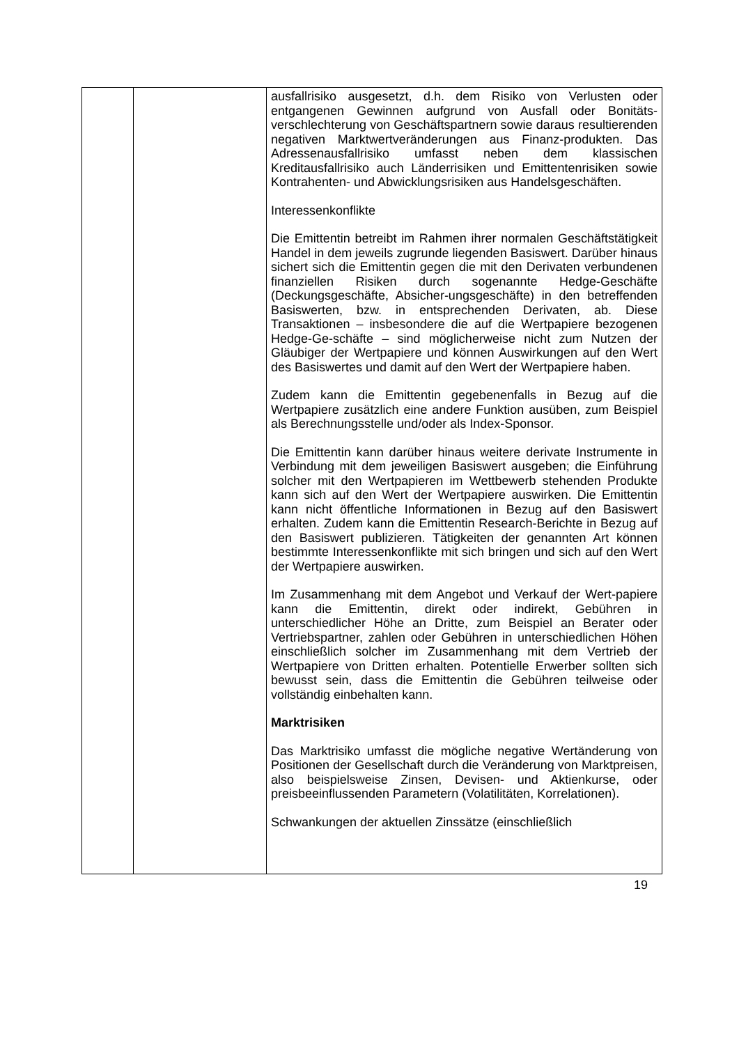| | | ausfallrisiko ausgesetzt, d.h. dem Risiko von Verlusten oder entgangenen Gewinnen aufgrund von Ausfall oder Bonitäts-verschlechterung von Geschäftspartnern sowie daraus resultierenden negativen Marktwertveränderungen aus Finanz-produkten. Das Adressenausfallrisiko umfasst neben dem klassischen Kreditausfallrisiko auch Länderrisiken und Emittentenrisiken sowie Kontrahenten- und Abwicklungsrisiken aus Handelsgeschäften. Interessenkonflikte Die Emittentin betreibt im Rahmen ihrer normalen Geschäftstätigkeit Handel in dem jeweils zugrunde liegenden Basiswert. Darüber hinaus sichert sich die Emittentin gegen die mit den Derivaten verbundenen finanziellen Risiken durch sogenannte Hedge-Geschäfte (Deckungsgeschäfte, Absicher-ungsgeschäfte) in den betreffenden Basiswerten, bzw. in entsprechenden Derivaten, ab. Diese Transaktionen – insbesondere die auf die Wertpapiere bezogenen Hedge-Ge-schäfte – sind möglicherweise nicht zum Nutzen der Gläubiger der Wertpapiere und können Auswirkungen auf den Wert des Basiswertes und damit auf den Wert der Wertpapiere haben. Zudem kann die Emittentin gegebenenfalls in Bezug auf die Wertpapiere zusätzlich eine andere Funktion ausüben, zum Beispiel als Berechnungsstelle und/oder als Index-Sponsor. Die Emittentin kann darüber hinaus weitere derivate Instrumente in Verbindung mit dem jeweiligen Basiswert ausgeben; die Einführung solcher mit den Wertpapieren im Wettbewerb stehenden Produkte kann sich auf den Wert der Wertpapiere auswirken. Die Emittentin kann nicht öffentliche Informationen in Bezug auf den Basiswert erhalten. Zudem kann die Emittentin Research-Berichte in Bezug auf den Basiswert publizieren. Tätigkeiten der genannten Art können bestimmte Interessenkonflikte mit sich bringen und sich auf den Wert der Wertpapiere auswirken. Im Zusammenhang mit dem Angebot und Verkauf der Wert-papiere kann die Emittentin, direkt oder indirekt, Gebühren in unterschiedlicher Höhe an Dritte, zum Beispiel an Berater oder Vertriebspartner, zahlen oder Gebühren in unterschiedlichen Höhen einschließlich solcher im Zusammenhang mit dem Vertrieb der Wertpapiere von Dritten erhalten. Potentielle Erwerber sollten sich bewusst sein, dass die Emittentin die Gebühren teilweise oder vollständig einbehalten kann. Marktrisiken Das Marktrisiko umfasst die mögliche negative Wertänderung von Positionen der Gesellschaft durch die Veränderung von Marktpreisen, also beispielsweise Zinsen, Devisen- und Aktienkurse, oder preisbeeinflussenden Parametern (Volatilitäten, Korrelationen). Schwankungen der aktuellen Zinssätze (einschließlich |
19